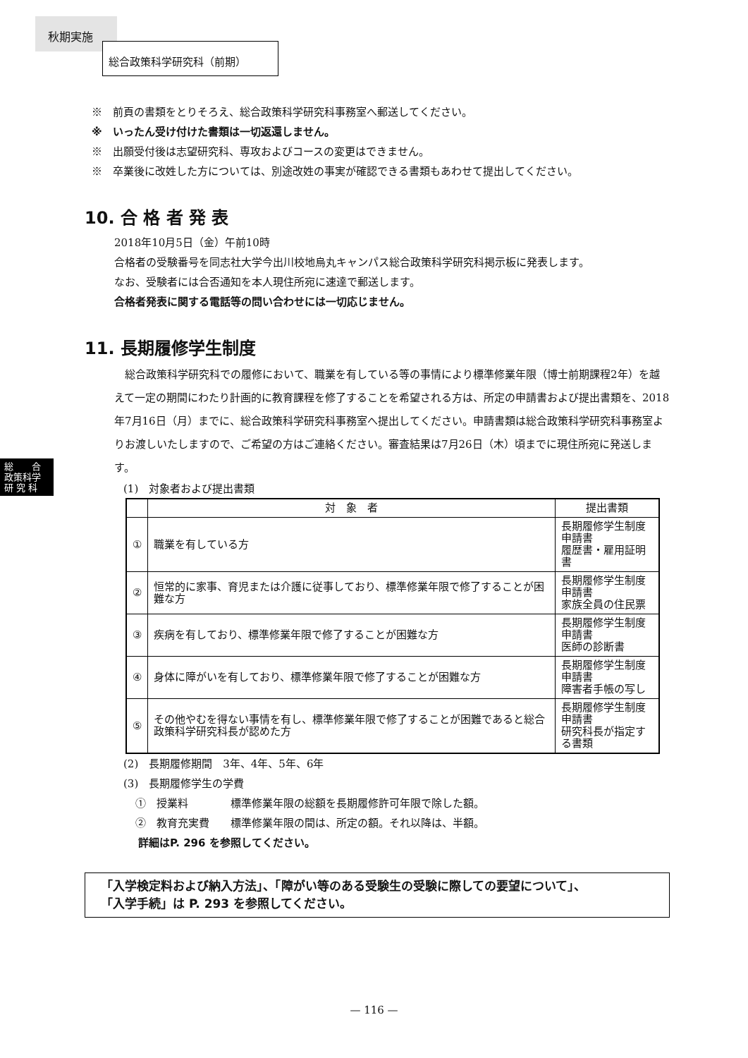秋期実施
総合政策科学研究科（前期）
総　　合
政策科学
研 究 科
※　前頁の書類をとりそろえ、総合政策科学研究科事務室へ郵送してください。
※　いったん受け付けた書類は一切返還しません。
※　出願受付後は志望研究科、専攻およびコースの変更はできません。
※　卒業後に改姓した方については、別途改姓の事実が確認できる書類もあわせて提出してください。
10. 合 格 者 発 表
2018年10月5日（金）午前10時
合格者の受験番号を同志社大学今出川校地烏丸キャンパス総合政策科学研究科掲示板に発表します。
なお、受験者には合否通知を本人現住所宛に速達で郵送します。
合格者発表に関する電話等の問い合わせには一切応じません。
11. 長期履修学生制度
　総合政策科学研究科での履修において、職業を有している等の事情により標準修業年限（博士前期課程2年）を越えて一定の期間にわたり計画的に教育課程を修了することを希望される方は、所定の申請書および提出書類を、2018年7月16日（月）までに、総合政策科学研究科事務室へ提出してください。申請書類は総合政策科学研究科事務室よりお渡しいたしますので、ご希望の方はご連絡ください。審査結果は7月26日（木）頃までに現住所宛に発送します。
(1)　対象者および提出書類
| | 対 象 者 | 提出書類 |
| --- | --- | --- |
| ① | 職業を有している方 | 長期履修学生制度申請書 履歴書・雇用証明書 |
| ② | 恒常的に家事、育児または介護に従事しており、標準修業年限で修了することが困難な方 | 長期履修学生制度申請書 家族全員の住民票 |
| ③ | 疾病を有しており、標準修業年限で修了することが困難な方 | 長期履修学生制度申請書 医師の診断書 |
| ④ | 身体に障がいを有しており、標準修業年限で修了することが困難な方 | 長期履修学生制度申請書 障害者手帳の写し |
| ⑤ | その他やむを得ない事情を有し、標準修業年限で修了することが困難であると総合政策科学研究科長が認めた方 | 長期履修学生制度申請書 研究科長が指定する書類 |
(2)　長期履修期間　3年、4年、5年、6年
(3)　長期履修学生の学費
①　授業料　　　　標準修業年限の総額を長期履修許可年限で除した額。
②　教育充実費　　標準修業年限の間は、所定の額。それ以降は、半額。
詳細はP. 296 を参照してください。
「入学検定料および納入方法」、「障がい等のある受験生の受験に際しての要望について」、
「入学手続」は P. 293 を参照してください。
— 116 —